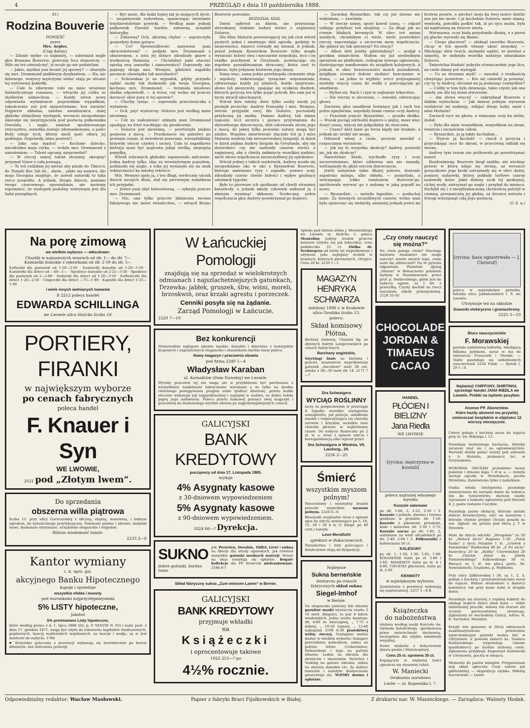4 PRZEGLĄD z dnia 10 października 1888.
61)
Rodzina Bouverie
POWIEŚĆ
przez
Mrs. Argles.
(Ciąg dalszy).
— Zdanie mylne co najmniej, — zabrzmiał nagle głos Brunona Bouverie, grzeczny lecz stanowczy. — Miło mi też oświadczyć, iż wcale go nie podzielam.
— Jakto, myślisz pan bronić jej sprawy? — oburzyła się mrs. Drummond piskliwym dyszkantem. — Ha, nic dziwnego, wszyscy mężczyzni widać stają po stronie tej wytrawnej kokietki.
— Całe to zdarzenie robi na mnie wrażenie fantastycznego romansu, — wtrąciła jej córka ze złośliwym uśmiechem. — Każdy zwrot nowy odpowiada wyśmienicie poprzednim wypadkom, zakończenie zaś jest nieporównane, bez zarzutu! Najpierw układna, zalotna awanturnica, dalej głęboko obmyślany występek, wreszcie niespodziane ukaranie się nieprzyjaciela pod postacią pułkownika Oswalda, i nagle, zamiast spodziewanego zwycięztwa, oszustka zostaje zdemaskowana, a palec Boży ratuje tych, którzy mieli paść ofiarą jej podstępu. Doprawdy, istna powieść!
— Jaka ona mądra! — Kochane dziecko, nieodrodna moja córka, — wołała mrs. Drummond z uniesieniem. — Talent ogromy, nieprawdaż?
— W rzeczy samej talent straszny, okropny! przyznał Vyner z całą powagą.
— To też radziłam jej nieraz aby pisała do Times'a, do Temple Bar, lub do... ahem... jakże się nazywa. Ale moja Georgina znajduje, że zawód autorski to taka rzecz pospolita. A jednak, drogie dziecię, pomimo twego czarownego opowiadania, nie możemy zapomnieć, że występek podobny wstrętnym jest dla ludzi porządnych.
— Być może, dla ludzi lepiej niż ja znających życie, — zaopiniowała rudowłosa, spuszczając niewinnie trzydziestoletnie powieki. — Według mnie jednak pułkownik Oswald bardzo zabawną urządził historyjkę.
— Zabawną? Och, okrutną chyba! — zaprzeczyła gospodyni domu gorąco.
— Co? Sprawiedliwość nazywasz pani okrucieństwem? — podjęła mrs. Drummond z oburzeniem, a usta jej drżące zdradzały gniew z trudnością tłumiony. — Chciałabyś pani otaczać opieką swą oszustkę i samozwańca? Doprawdy, nie pojmuję droga mrs. Wemyss, gdzieżeś zagubiła poczucie obowiązku lub moralności?
— Schowałam je na wypadek, gdyby przyszło sądzić osoby tak doskonałe jak twoja Georgina, kochana mrs. Drummond, — brzmiała miodowo słodka odpowiedź. — A teraz, czy wolno mi jeszcze dorzucić słów parę w tej sprawie?
— Choćby tysiąc, — zapewniła przeciwniczka z wylaniem.
— Och, pięć wystarczy. Dolores jest według mnie niewinną.
— Cóż za zaślepienie! syknęła pani Drummond opadając na fotel wachlując się gwałtownie.
— Dolores jest niewinną. — powtórzyła piękna gosposia z mocą. — Przekonacie się państwo po pewnym czasie, iż zwiedzeni pozorami, wyrządziliśmy krzywdę istocie czystej i zacnej. Cała ta zagadkowa historja musi być poprostu jakąś wielką, niepojętą pomyłką.
Wśród zebranych głębokie zapanowało milczenie. Jedna Audrey tylko, idąc za wewnętrznym popędem, podniosła się nagle, a ręka jej wysunęła się na znak wdzięczności ku młodej wdówce.
Mrs. Wemyss ujęła ją, i ten długi, serdeczny uścisk dwóch zacnych dłoni, stał się pierwszym zadatkiem ich przyjaźni.
— Jesteś pani zbyt łatwowierną, — syknęła jeszcze mrs. Drummond.
— Nie, ona tylko przeciw bliźniemu swemu fałszywego nie mówi świadectwa, — wtrącił Bruno Bouverie poważnie.
ROZDZIAŁ XXXI.
Dzień upływał za dniem, nie przynosząc strroskanej rodzinie żadnej wieści o zaginionej Dolores.
Dla Miss Maturin przesuwającej się jak cień wśród pustych pokoi i smutnego dziś ogrodu, godziny te niepewności, śmierci równały się niemal. A jednak, przed jednym Ryszardem Bouverie tylko mogła wynurzać boleść swą i męczarnie niepokoju, lecz i on rzadko przebywał w Greylands, poświęcając się zupełnie poszukiwaniom utraconej, która czuł to dobrze, była jedynem bóstwem jego duszy.
Sama więc, sama jedna przebiegała ciemniste aleje i szpalery, wskrzeszając tysiączne wspomnienia, odtwarzając każdy jej uśmiech, każde spojrzenie, słowo lub pieszczotę, upajając się urokiem złudzeń, których goryczą ten tylko pojąć potrafi, kto sam już w życiu utracił ukochanych.
Wśród kiru żałoby, dwie tylko osoby niosły jej promyk pociechy: Audrey Ponsonby i mrs. Wemyss, wierne przyjaźni swej dla Dolores, pocieszały przybraną jej matkę. Dumna Audrey, tak zimna napozór, lecz szczera i gorąco przywiązana do złotowłosego dziewczęcia, dziś odczuwała stratę jego z mocą, do jakiej tylko poważne natury mogą być zdolne. Wspólne zmartwienie złączyło też ją i miss Maturin węzłem tak nierozerwalnej sympatji, iż dzień w dzień piękna Audrey biegała do Greylands, aby się dowiedzieć czy nie nadeszły czasem wieści o zaginionej, aby z chwilą zniknięcia wszelkiej nadziei, nieść słowo współczucia nieszczęśliwej jej opiekunce.
Wśród jednej z takich wędrówek, Audrey zeszła się niespodzianie oko w oko z Ryszardem Bouverie, którego zmienione rysy i zapadłe, ponure oczy, zdradzały czarne chwile boleści i wpływ gnębiący ostatnich tygodni.
Było to pierwsze ich spotkanie od chwili strasznej katastrofy, a jednak młody człowiek usiłował ją z zimnym wyminąć ukłonem. Serdeczny, pełen współczucia głos Audrey powstrzymał go dopiero:
— Zaczekaj Ryszardzie, tak cię już dawno nie widziałam, — zawołała.
— W rzeczy samej, spory kawał czasu, — odparł usiłując przybrać ton obojętny. — Za długi jak na równie bliskich krewnych. W obec też zmian zaszłych, chciałabym ci wiele, wiele powiedzieć rzeczy, zapewniając o szczerem mem współczuciu. Ale gdzież się tak spieszysz? Na stację?
— Alboż dziś jeżdżę gdzieindziej? — podjął z gorzkim uśmiechem. Stałem się już niezbędnym sprzętem na platformie, rodzajem żywego ogłoszenia, ilustrującego zamiłowanie do urządzeń kolejowych. A jednak, w obec bezowocności moich poszukiwań, mógłbym również dobrze siedzieć bezczynnie w domu, — na jedno to wyjdzie; serce przynajmniej miałoby więcej czasu do walki z pożerającym go smutkiem.
— Mylisz się. Ruch i czyn to najlepsze lekarstwa.
— Nie wierzę w uleczenia, — zawołał, odwracając głowę.
Zarówno głos smutkiem brzmiący jak i ruch ten pełen zgnębienia, napełniły łzami czarne oczy Audrey.
— Pozostań jeszcze Ryszardzie, — prosiła słodko. — Wszak pociąg odchodzi dopiero o piątej, masz więc dosyć czasu, więcej niż półgodziny do stracenia.
— Czasu? Ależ mnie go teraz nigdy nie braknie, a jednak nic zrobić nie mogę.
Odrzucił włosy z czoła, poczem zawołał z rozpacznym wyrzutem:
— Jak się to wszystko skończy? Audrey, powiedz mi, jak się skończy?
Śmiertelnie blade, wychudłe rysy i oczy zaczerwienione, które oddawna snu nie zaznały, wstrząsnęły do głębi sercem dziewczęcia.
Jeżeli natężenie takie dłużej potrwa, dostanie zapalenia mózgu, albo obłędu, — pomyślała, a wstrząsając lekko ramieniem Bouverie'go, spróbowała wyrwać go z zadumy w jaką popadł na nowo.
— Ryszardzie, — mówiła łagodnie, — posłuchaj mnie: Za dawnych szczęśliwych czasów, wolno nam było sprzeczać się niekiedy, niemniej jednak jesteś mi bratem prawie, a niechęć moja ku twej matce dzielić nas już nie może. I ja kochałam Dolores; mnie zimną, wyniosłą, potrafiła podbić tak, iż po ojcu moim, była mi najdroższą na świecie istotą.
Wzruszona, oczy białą przysłoniła dłonią, a z piersi jej głuche wyrwało się łkanie.
— Czego płaczesz? — ofuknął szorstko Bouverie, chcąc w ten sposób własny ukoić niepokój. — Słuchając słów twych, możnaby sądzić, że mówisz o umarłej, że zniknęła wszelka nadzieja odszukania Dolores.
Śmiertelna bladość pokryła równocześnie jego lica, na czoło zimny pot wystąpił.
— Co za straszna myśl! — zawołał, z trudnością chwytając powietrze. — Kto się ośmielił ją powziąć, czy ty, ty Audrey, ohciałaś mi ją podsunąć rozmyślnie?
— Cóżby w tem było dziwnego, takie czyste jak ona anioły, nie dla tej ziemi stworzone.
— Ani słowa więcej! — zakrzyknął Bouverie z dzikim wybuchem. — Jak śmiesz jednym wyrazem wydzierać mi nadzieję, zabijać dwoje ludzi, mnie i miss Maturin?
Zarzucił ręce na głowę, a wznosząc oczy ku niebu, dodał:
— Była dla mnie wszystkiem, wszystkiem na ziemi, światem i szczęściem całem.
— Ryszardzie, ja ją także kochałam...
— Wyście ją kochali! — rzucił z goryczą i przyciskając ręce do skroni, w przeciwną oddalił się stronę.
Audrey tym razem nie próbowała go powstrzymać nawet.
Rozdrażniony, Bouverie biegł szybko, nie wiedząc prawie w którą udaje się stronę, aż wreszcie gorączkowe jego kroki zatrzymały się w obec dużej, ponurej sadzawki, której pokłady torfowe czarny nadawały kolor. Jakiś dziwny urok tej spokojnej, cichej wody, zatrzymał go nagle i przykuł do miejsca. Pochylił się i z nieujtłomiaczoną chciwością patrzył w ciemną, przepaścistą jej głębię, aż dreszcz wstrętu i trwogi wstrząsnął całą jego postacią.
(C d. n.)
Na porę zimową
we wielkim wyborze — włóczkowe:
Chustki w najnowszych wzorach od złr. 1— do złr. 7—
Kamizelki damskie z rękawkami od złr. 2·50 do złr. 5—
Kaftaniki dla panienek od 1·50—2·50 · Kamizelki damskie od 1·20—1·50 · Kamizelki dla dzieci od —40—1— · Spodnice damskie od 2·25—5·50 · Spodnice dla panienek od 2—2·80 · Sukienki dla dzieci od 1·20—3·50 · Kaftaniczki dla dzieci 1·20—2·50 · Czapeczki dla dzieci —75—1·80 · Kapuzki dla dzieci 1·25—1·90
i wiele innych wełnianych towarów
B 2212 poleca handel
EDWARDA SCHILLINGA
we Lwowie ulica Halicka liczba 16.
PORTIERY, FIRANKI
w największym wyborze
po cenach fabrycznych
poleca handel
F. Knauer i Syn
WE LWOWIE,
2021 pod „Złotym lwem“.
Do sprzedania
obszerna willa piątrowa
liczba 15. przy ulicy Garncarskiej z oficyną, stajnią, wozownią, i ładnym ogrodem, do botanicznego przytykającym. Położenie piękne i zdrowe, budynki nowe, doskonale utrzymane, urządzenie eleganckie i wygodne.
Bliższa wiadomość tamże.
2233 2—6
Kantor wymiany
c. k. uprz. gal.
akcyjnego Banku Hipotecznego
kupuje i sprzedaje
wszystkie efekta i monety
pod warunkami najprzystępniejszemi
5% LISTY hipoteczne,
jakoteż
5% premiowane Listy hipoteczne,
które według prawa z d. 1. lipca 1868 (Dz. p. P. XXXVIII N. 93) i najw. post. z dnia 17. grudnia 1871, mogą być użyte do lokowania kapitałów funduszowych, pupilarnych, kaucyj małżeńskich wojskowych, na kaucje i wadja, są w tym kantorze do nabycia. 1784
☛ Wszystkie polecenia z prowincji wykonują się bezzwłocznie po kursie dziennym, bez doliczenia prowizji.
W Łańcuckiej Pomologji
znajdują się na sprzedaż w wielokrotnych odmianach i najszlachetniejszych gatunkach, Drzewka: jabłek, gruszek, śliw, wiśni, moreli, brzoskwiń, oraz krzaki agrestu i porzeczek.
Cenniki posyła się na żądanie.
Zarząd Pomologji w Łańcucie.
2220 7—10
Bez konkurencji
Niezawodnie najlepsze obuwie męskie, damskie i dziecinne z materjałów krajowych i zagranicznych eleganckie i stosunkowo bardzo tanio poleca
Nowy magazyn i pracownia obuwia
pod firmą 2240 1—4
Władysław Karaban
ul. Kornaktów (Dom Narodny) we Lwowie.
Wyroby pracowni tej nie mogą ani w przybliżeniu być porównane z wszystkiemi tandetnemi fabrycznemi wyrobami a że tylko na drodze rzetelnego postępywania pragnie sobie zjednać klientelę, przeto każde zlecenie wykonuje jak najpunktualniej i najlepiej w nadziei, że dobry ludzie poprą jego usiłowania. Poleca przeto łaskawej pamięci swój magazyn i pracownię do doskonałego wyrobu obuwia po najprzystępniejszych cenach.
GALICYJSKI
BANK KREDYTOWY
począwszy od dnia 17. Listopada 1885.
wydaje
4% Asygnaty kasowe
z 30-dniowem wypowiedzeniem
5% Asygnaty kasowe
z 90-dniowem wypowiedzeniem.
1824 66—? Dyrekcja.
SUKNO
dobre gatunki, bardzo tanio
jak: Peruvien, Doeskin, Tüffel, Livré i sukna na liberje dla straży ogniowych, jak również wszystkie gatunki modnych materji. Wzory na okaz rozsyłają się opłatnie. Bogate kollekcje dla PP. krawców niefrankowane. 2186 8-?
Skład fabryczny sukna „Zum weissen Lamm“ w Bernie.
GALICYJSKI
BANK KREDYTOWY
przyjmuje wkładki
na
Książeczki
i oprocentowuje takowe
1822 255—? po
4½% rocznie.
Apteka pod złotem orłem J. Wewiórskiego we Lwowie ul. Halicka 5. poleca Mentolinę jedyny środek przeciw katarow (używa się jak tabaczkę), cena pudełeczka 25 ct. Ziółka dr. Seeburgera od wielu lat wypróbowane i używane jako najlepszy środek w kaszlach, katarach piersiowych, chrypce. Cena 20 kr. 2239 1—1
MAGAZYN
HENRYKA SCHWARZA
założony 1886 r. w Krakowie ulica Grodzka liczba 13.
poleca:
Skład komisowy Płótna,
Bielizny stołowej, Chustek itp. ze słynnych fabryk Langerowskich po cenach fabrycznych.
Barchany angielskie,
Szyrtingi białe na bieliznę i pościel, mianowicie wypróbowany gatunek „Excellent“ metr 38 cnt. sztuka z 38—39 metr złr. 14. 2171 7—?
Dra Schwaigera
WYCIĄG ROŚLINNY
leczy za porgoczeniem w przeciągu 4 tygodni wszelkie następstwa samogwałtu, jak polucje, osłabienia męskie i rozpoczynające się choroby nerwów i krzyżów, wszelkie inne choroby płciowe w najkrótszym czasie. Do nabycia flaszeczka po 2 zł. w. a. wraz z opisem użycia i korespondencją albo wprost przez
Dra Schwaigera w Wiednia, VII, Laudong., 29.
2256 2—25
Śmierć
wszystkim myszom polnym!
Nieoceniony i nieomylny środek przeciw wszystkim myszom polnym. 2226 6—6
Blaszanki oryginalne wraz z opisem spos bu użycia zawierające po 5, 10, 15, 20 i 30 k lo (1 kilogr. po 40 cent.) rozsyła
Leon Mendlicht
aptekarz w Bukaczowcach.
Świadectwa i listy polecające i dziękczynne stoją do dyspozycji.
Najlepsze
Sukna berneńskie
dostarcza po cenach fabrycznych skład sukna
Siegel-Imhof
w Bernie.
Na eleganckie jesienny lub zimowy garnitur męski wystarcza reszta 3 10 metr. długości, to jest 4 łokcie wiedeńskich. Jedna reszta kosztuje: złr. 4·80 ze zwyczajnej, „ 7·75 z dobrej, „ 10·50 lepszej, „ 12·40 najlepszej 2190 6-30 prawdziwej wełny owczej. Następnie można dostać w wielkim wyborze: hamgary przerabiane jedwabiem, sukna na paltota letnie (Ueberzieher, Palmerstony i baje na paltota zimowe. Loden na ubrania dla strzelców i ekonomów, Peruvien i Tosking na galowe ubrania, sukna na ubrania damskie etc. Za dobroć towarów i należyte dostarczanie gwarantuje się. WZORY darmo i opłatnie.
„Czy cnoty nauczyć się można?“
Na czem polega cnota? Dlaczego mężowie znakomici nie mogli nauczyć synów swoich tego, czem sami się odznaczali? Na te pytania odpowiada Platoński djalog „Menon“ w tłomaczeniu polskiem wydany w Stanisławowie, przez prof. p. Swiderskiego, gdzie jest do nabycia egzem. za 1 złr. z przesyłką. Czysty dochód na rzecz warsztatu szkoły przemysłowej. 2128 35-50
CHOCOLADE JORDAN & TIMAEUS CACAO
HANDEL
PŁÓCIEN I BIELIZNY
Jana Riedla
WE LWOWIE
[rycina: mężczyzna w koszuli]
poleca najtaniej własnego wyrobu
Koszule salonowe
po złr. 1·60, 2, 2·25, 2·50 i 3. Koszule z jednym, dwoma i trzema guzikami w przodzie złr. 1·50. Koszule z pikowemi przodami, białe i kolorowe złr. 2·50 i 2·75. Koszule nocne po złr. 1·65, 2, ozdobione na wzór ukraińskich po złr. 2·40, 2·60 i 3. Półkoszulki z kołnierzami 50 ct.
KALESONY
po złr. 1, 1·20, 1·30, 1·65, 1·80. KOŁNIERZE tuzin po zł. 2·40 i 2·60. MANKIETY tuzin po zł. 4 i 4·80. CHUSTKI płócienne, tuzin po zł. 2·40
KRAWATY
w największym wyborze.
Zamówienia z prowincji wykonują się najstaranniej. 2237 1—8 B
Książeczka
do nabożeństwa
ułożona według nauki Kościoła św. rzymsko katolickiego, aprobowana przez zwierzchność duchowną, szczególnie dla użytku młodzieży wiejskiej.
Nowe wydanie z dołączeniem zbioru pieśni i Ministrantury.
Cena 25 ct. oprawna 35 ct.
Kupującym w większej ilości opuszcza się stosowny rabat.
W. Maniecki
Drukarnia narodowa
Lwów — ul. Kopernika l. 7.
[rycina: kasa ogniotrwała — J. Christof]
poleca w największym gatunku, fabryka ulica Jabłonowskich l. 9. we Lwowie.
Utrzymuje też na składzie
Dzwonki elektryczne i gromochrony.
2225 3—10
Biuro nauczycielskie
F. Morawskiej
posiada uzdolnioną lektorkę, władającą kilkoma językami, zaraz m ma do umieszcza Francuski i Niemki. — Także poszukuje się uzdolnionych nauczycielek 2234 Polsk. — Rynek l. 29 1—4
Najtaniej! CHIFFONY, SHIRTINGI, sprzedaje handel JANA RIEDLA we Lwowie. Próbki na żądanie posyłam.
Anonse PP. Abonentów.
Które każdy abonent ma przywilej umieszczać bezpłatnie w objętości 12 wierszy miesięcznie.
Cztery pokoje z kuchnią zaraz do najęcia przy ul. św. Mikołaja l. 13.
Poszukuję bezżennego kucharza, któryby zarazem znał się i na ogrodownictwie. Warunki służby podać należy pod adresem x. A. Walenta, proboszcz łać. w Grzymałowie.
WYBORNE GRUSZKI prawdziwe beury jesienne i zimowe kopa 1 zł w. a. — rozsyła Zarząd ogrodu w Strzeliskach, poczta Strzeliska. Zamówienia tylko z zadatkiem.
Osoba młoda inteligentna poszukuje umieszczenia do zarządu domu do wdowca lub do towarzystwa starszej osoby. Upraszam o łaskawe zgłoszenia pod literami K. J. poste restante Cucyłów.
Poszukuję panny służącej, któraby umiała dobrze krawieczyzny, szyć na maszynie i któraby chętnie przyjęć chciała posadę na wsi. Zgłosić się proszę pod literą J. T w Dynowie.
Mam do zbycia odcinki: „Wrogowie“ za 50 kr. „Motory życia“ Rogosza 1·20. „Polak Yanke“ z życia Polaków 1 zł. „Urywek z Pamiętnika“ Rudnickiej 40 kr. „Z Pu szczy“ Koszczyca 20 kr. „Różka“ Czerwińskiej 20 kr. „Ostatni dzień ks. Józefa Poniatowskiego“ Fałkowskiego 50 ct. Biorący za 2 zł. nie płacą porta. Br. Nowosielecki, Grąziowa, p. Wojtkowa.
Przy ulicy Żółkiewskiej l 38. są 1, 2, 3, pokoje z kuchnią i przynależytościami zaraz do najęcia. Bliższa wiadomość u dozorcy kamienicy lub przy kasie łaźni w drugim domu.
Poszukuje się starszej z rządnej kobiety do obsługi małych dzieci obok bony — także uzdolnionej praczki, wdowy lub starsze dzi wczyny pierwszeństwo otrzymają. Zgłoszenia ze wschodniej Galicji, Adres: R. K. Suchodol, Husiatyn.
Krzaki win gronowe w 50ciu odmianach zaaklimatyzowane przeważnie najwcześniejsze gatunki można być w Uhrynowie. Z powodu śmierci ks. Teodora Kośnierskiego wyprzedają takowe spadkobiercy po bardzo zniżonej cenie. Zgłoszenia przyjmuje Eugeniusz Kośnierski w Uhrynowie, poczta w miejscu.
Memento do panów kolegów. Przypominam mój skład apteczny Ceny tańsze jak gdzieindziej — ekspedycja szybka. Mikołaj Karczewski — Lwów.
Odpowiedzialny redaktor: Wacław Masłowski. Papier z fabryki Braci Fijałkowskich w Białej. Z drukarni nar. W. Manieckiego. — Zarządzca: Walenty Hodak.